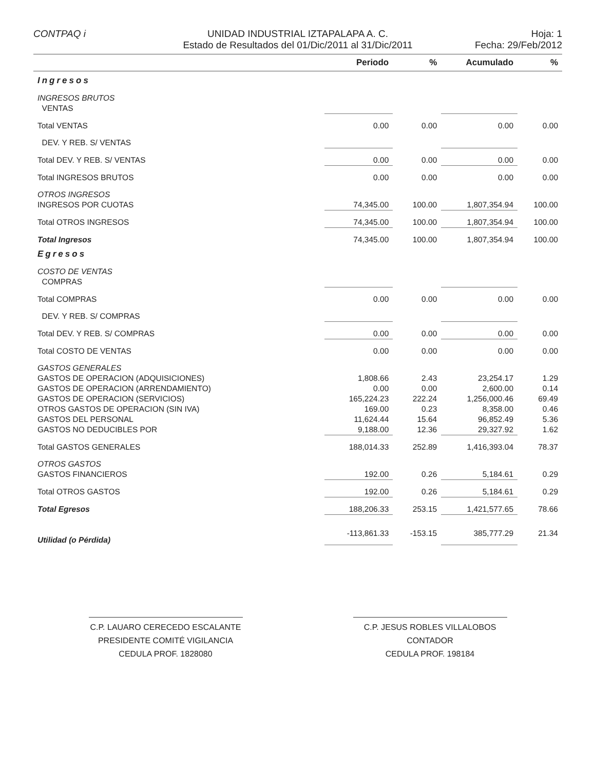CONTPAQ i UNIDAD INDUSTRIAL IZTAPALAPA A. C.
Estado de Resultados del 01/Dic/2011 al 31/Dic/2011
Hoja: 1
Fecha: 29/Feb/2012
| | Periodo | % | Acumulado | % |
| --- | --- | --- | --- | --- |
| Ingresos | | | | |
| INGRESOS BRUTOS | | | | |
| VENTAS | | | | |
| Total VENTAS | 0.00 | 0.00 | 0.00 | 0.00 |
| DEV. Y REB. S/ VENTAS | | | | |
| Total DEV. Y REB. S/ VENTAS | 0.00 | 0.00 | 0.00 | 0.00 |
| Total INGRESOS BRUTOS | 0.00 | 0.00 | 0.00 | 0.00 |
| OTROS INGRESOS | | | | |
| INGRESOS POR CUOTAS | 74,345.00 | 100.00 | 1,807,354.94 | 100.00 |
| Total OTROS INGRESOS | 74,345.00 | 100.00 | 1,807,354.94 | 100.00 |
| Total Ingresos | 74,345.00 | 100.00 | 1,807,354.94 | 100.00 |
| Egresos | | | | |
| COSTO DE VENTAS | | | | |
| COMPRAS | | | | |
| Total COMPRAS | 0.00 | 0.00 | 0.00 | 0.00 |
| DEV. Y REB. S/ COMPRAS | | | | |
| Total DEV. Y REB. S/ COMPRAS | 0.00 | 0.00 | 0.00 | 0.00 |
| Total COSTO DE VENTAS | 0.00 | 0.00 | 0.00 | 0.00 |
| GASTOS GENERALES | | | | |
| GASTOS DE OPERACION (ADQUISICIONES) | 1,808.66 | 2.43 | 23,254.17 | 1.29 |
| GASTOS DE OPERACION (ARRENDAMIENTO) | 0.00 | 0.00 | 2,600.00 | 0.14 |
| GASTOS DE OPERACION (SERVICIOS) | 165,224.23 | 222.24 | 1,256,000.46 | 69.49 |
| OTROS GASTOS DE OPERACION (SIN IVA) | 169.00 | 0.23 | 8,358.00 | 0.46 |
| GASTOS DEL PERSONAL | 11,624.44 | 15.64 | 96,852.49 | 5.36 |
| GASTOS NO DEDUCIBLES POR | 9,188.00 | 12.36 | 29,327.92 | 1.62 |
| Total GASTOS GENERALES | 188,014.33 | 252.89 | 1,416,393.04 | 78.37 |
| OTROS GASTOS | | | | |
| GASTOS FINANCIEROS | 192.00 | 0.26 | 5,184.61 | 0.29 |
| Total OTROS GASTOS | 192.00 | 0.26 | 5,184.61 | 0.29 |
| Total Egresos | 188,206.33 | 253.15 | 1,421,577.65 | 78.66 |
| Utilidad (o Pérdida) | -113,861.33 | -153.15 | 385,777.29 | 21.34 |
C.P. LAUARO CERECEDO ESCALANTE
PRESIDENTE COMITÉ VIGILANCIA
CEDULA PROF. 1828080
C.P. JESUS ROBLES VILLALOBOS
CONTADOR
CEDULA PROF. 198184